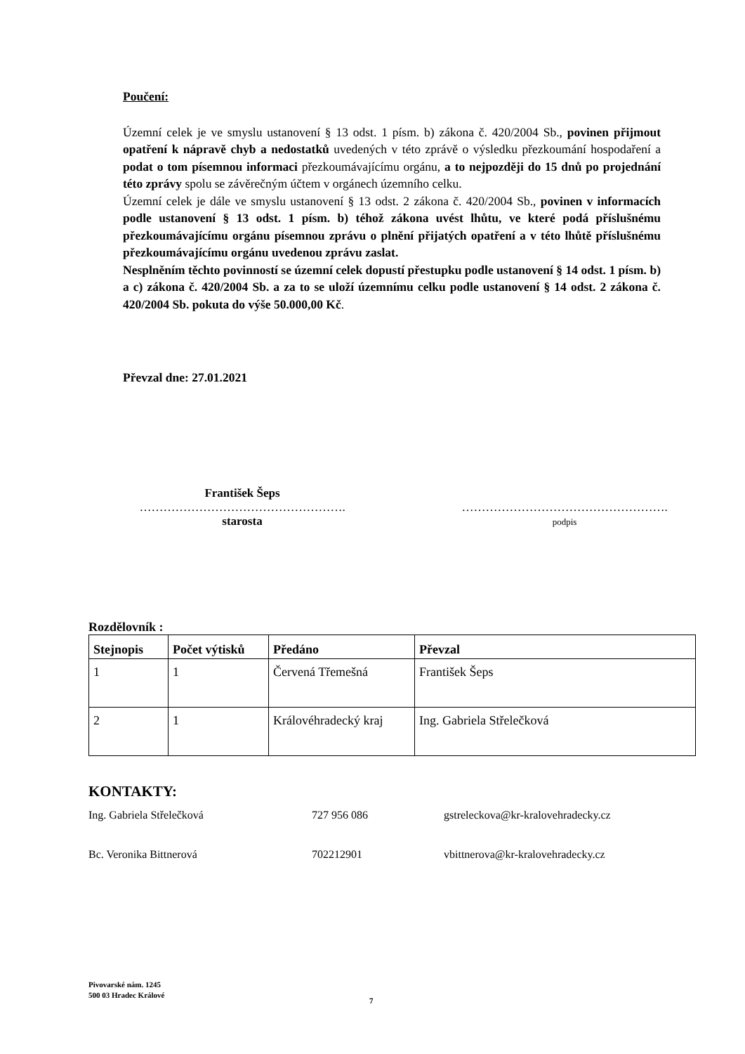Poučení:
Územní celek je ve smyslu ustanovení § 13 odst. 1 písm. b) zákona č. 420/2004 Sb., povinen přijmout opatření k nápravě chyb a nedostatků uvedených v této zprávě o výsledku přezkoumání hospodaření a podat o tom písemnou informaci přezkoumávajícímu orgánu, a to nejpozději do 15 dnů po projednání této zprávy spolu se závěrečným účtem v orgánech územního celku.
Územní celek je dále ve smyslu ustanovení § 13 odst. 2 zákona č. 420/2004 Sb., povinen v informacích podle ustanovení § 13 odst. 1 písm. b) téhož zákona uvést lhůtu, ve které podá příslušnému přezkoumávajícímu orgánu písemnou zprávu o plnění přijatých opatření a v této lhůtě příslušnému přezkoumávajícímu orgánu uvedenou zprávu zaslat.
Nesplněním těchto povinností se územní celek dopustí přestupku podle ustanovení § 14 odst. 1 písm. b) a c) zákona č. 420/2004 Sb. a za to se uloží územnímu celku podle ustanovení § 14 odst. 2 zákona č. 420/2004 Sb. pokuta do výše 50.000,00 Kč.
Převzal dne: 27.01.2021
František Šeps
…………………………………………….
starosta
…………………………………………….
podpis
Rozdělovník :
| Stejnopis | Počet výtisků | Předáno | Převzal |
| --- | --- | --- | --- |
| 1 | 1 | Červená Třemešná | František Šeps |
| 2 | 1 | Královéhradecký kraj | Ing. Gabriela Střelečková |
KONTAKTY:
Ing. Gabriela Střelečková 727 956 086 gstreleckova@kr-kralovehradecky.cz
Bc. Veronika Bittnerová 702212901 vbittnerova@kr-kralovehradecky.cz
Pivovarské nám. 1245
500 03 Hradec Králové
7